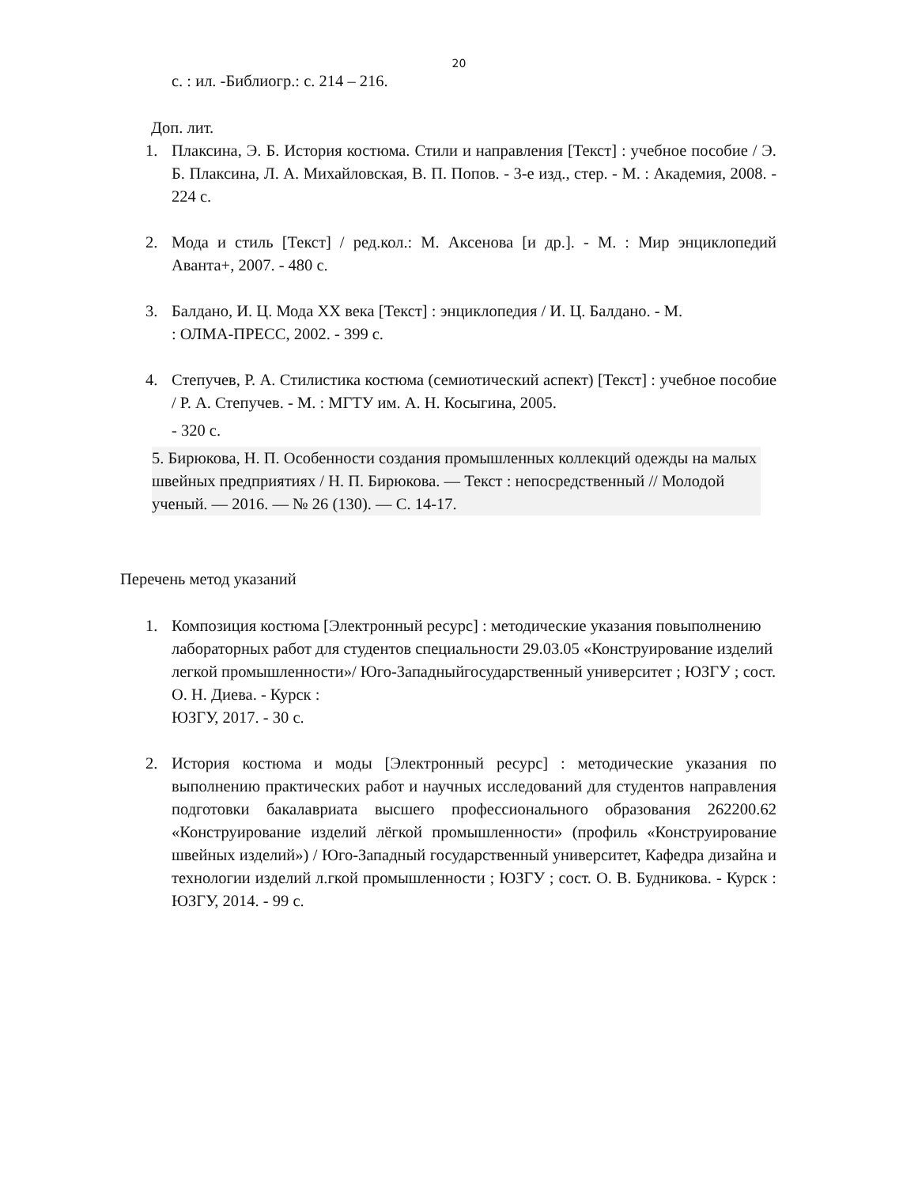20
с. : ил. -Библиогр.: с. 214 – 216.
Доп. лит.
1. Плаксина, Э. Б. История костюма. Стили и направления [Текст] : учебное пособие / Э. Б. Плаксина, Л. А. Михайловская, В. П. Попов. - 3-е изд., стер. - М. : Академия, 2008. - 224 с.
2. Мода и стиль [Текст] / ред.кол.: М. Аксенова [и др.]. - М. : Мир энциклопедий Аванта+, 2007. - 480 с.
3. Балдано, И. Ц. Мода XX века [Текст] : энциклопедия / И. Ц. Балдано. - М.
: ОЛМА-ПРЕСС, 2002. - 399 с.
4. Степучев, Р. А. Стилистика костюма (семиотический аспект) [Текст] : учебное пособие / Р. А. Степучев. - М. : МГТУ им. А. Н. Косыгина, 2005.
- 320 с.
5. Бирюкова, Н. П. Особенности создания промышленных коллекций одежды на малых швейных предприятиях / Н. П. Бирюкова. — Текст : непосредственный // Молодой ученый. — 2016. — № 26 (130). — С. 14-17.
Перечень метод указаний
1. Композиция костюма [Электронный ресурс] : методические указания повыполнению лабораторных работ для студентов специальности 29.03.05 «Конструирование изделий легкой промышленности»/ Юго-Западныйгосударственный университет ; ЮЗГУ ; сост. О. Н. Диева. - Курск :
ЮЗГУ, 2017. - 30 с.
2. История костюма и моды [Электронный ресурс] : методические указания по выполнению практических работ и научных исследований для студентов направления подготовки бакалавриата высшего профессионального образования 262200.62 «Конструирование изделий лёгкой промышленности» (профиль «Конструирование швейных изделий») / Юго-Западный государственный университет, Кафедра дизайна и технологии изделий л.гкой промышленности ; ЮЗГУ ; сост. О. В. Будникова. - Курск : ЮЗГУ, 2014. - 99 с.